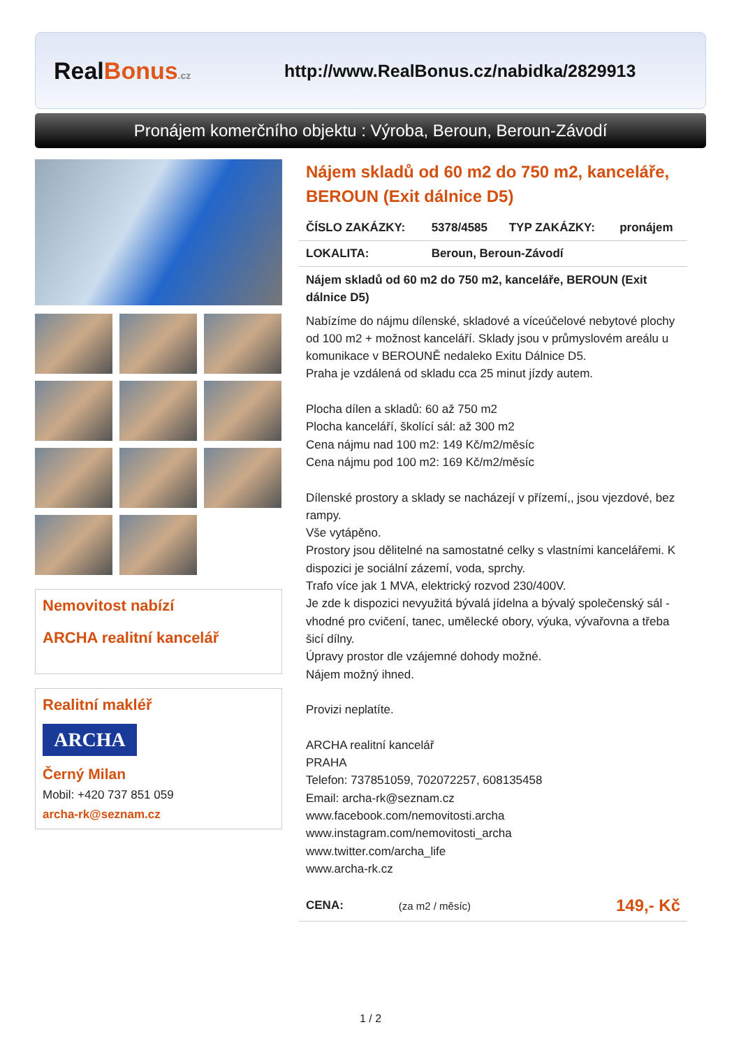RealBonus.cz
http://www.RealBonus.cz/nabidka/2829913
Pronájem komerčního objektu : Výroba, Beroun, Beroun-Závodí
Nemovitost nabízí
ARCHA realitní kancelář
Realitní makléř
ARCHA
Černý Milan
Mobil: +420 737 851 059
archa-rk@seznam.cz
Nájem skladů od 60 m2 do 750 m2, kanceláře, BEROUN (Exit dálnice D5)
| ČÍSLO ZAKÁZKY: | 5378/4585 | TYP ZAKÁZKY: | pronájem |
| LOKALITA: | Beroun, Beroun-Závodí | | |
Nájem skladů od 60 m2 do 750 m2, kanceláře, BEROUN (Exit dálnice D5)
Nabízíme do nájmu dílenské, skladové a víceúčelové nebytové plochy od 100 m2 + možnost kanceláří. Sklady jsou v průmyslovém areálu u komunikace v BEROUNĚ nedaleko Exitu Dálnice D5.
Praha je vzdálená od skladu cca 25 minut jízdy autem.
Plocha dílen a skladů: 60 až 750 m2
Plocha kanceláří, školící sál: až 300 m2
Cena nájmu nad 100 m2: 149 Kč/m2/měsíc
Cena nájmu pod 100 m2: 169 Kč/m2/měsíc
Dílenské prostory a sklady se nacházejí v přízemí,, jsou vjezdové, bez rampy.
Vše vytápěno.
Prostory jsou dělitelné na samostatné celky s vlastními kancelářemi. K dispozici je sociální zázemí, voda, sprchy.
Trafo více jak 1 MVA, elektrický rozvod 230/400V.
Je zde k dispozici nevyužitá bývalá jídelna a bývalý společenský sál - vhodné pro cvičení, tanec, umělecké obory, výuka, vývařovna a třeba šicí dílny.
Úpravy prostor dle vzájemné dohody možné.
Nájem možný ihned.
Provizi neplatíte.
ARCHA realitní kancelář
PRAHA
Telefon: 737851059, 702072257, 608135458
Email: archa-rk@seznam.cz
www.facebook.com/nemovitosti.archa
www.instagram.com/nemovitosti_archa
www.twitter.com/archa_life
www.archa-rk.cz
| CENA: | (za m2 / měsíc) | 149,- Kč |
1 / 2